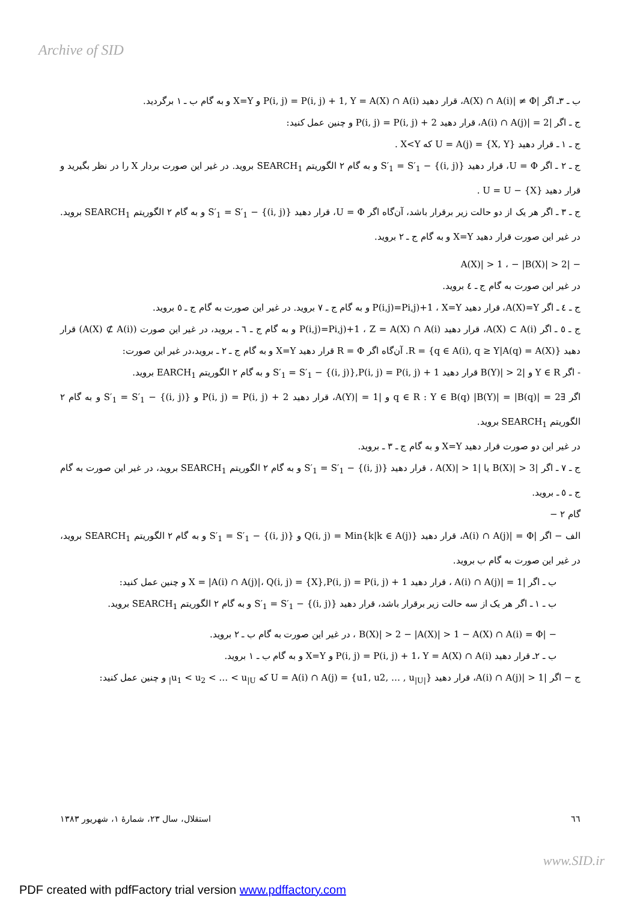Archive of SID
ب ـ ٣ـ اگر |A(X) ∩ A(i)| ≠ Φ، قرار دهید P(i, j) = P(i, j) + 1, Y = A(X) ∩ A(i) و X=Y و به گام ب ـ ١ برگردید.
ج ـ اگر |A(i) ∩ A(j)| = 2، قرار دهید P(i, j) = P(i, j) + 2 و چنین عمل کنید:
ج ـ ١ ـ قرار دهید U = A(j) = {X, Y} که X<Y .
ج ـ ٢ ـ اگر U = Φ، قرار دهید S′<sub>1</sub> = S′<sub>1</sub> − {(i, j)} و به گام ٢ الگوریتم SEARCH<sub>1</sub> بروید. در غیر این صورت بردار X را در نظر بگیرید و قرار دهید U = U − {X} .
ج ـ ٣ ـ اگر هر یک از دو حالت زیر برقرار باشد، آن‌گاه اگر U = Φ، قرار دهید S′<sub>1</sub> = S′<sub>1</sub> − {(i, j)} و به گام ٢ الگوریتم SEARCH<sub>1</sub> بروید. در غیر این صورت قرار دهید X=Y و به گام ج ـ ٢ بروید.
− |A(X)| > 1 ، − |B(X)| > 2
در غیر این صورت به گام ج ـ ٤ بروید.
ج ـ ٤ ـ اگر A(X)=Y، قرار دهید P(i,j)=Pi,j)+1 ، X=Y و به گام ج ـ ٧ بروید. در غیر این صورت به گام ج ـ ٥ بروید.
ج ـ ٥ ـ اگر A(X) ⊂ A(i)، قرار دهید P(i,j)=Pi,j)+1 ، Z = A(X) ∩ A(i) و به گام ج ـ ٦ ـ بروید، در غیر این صورت (A(X) ⊄ A(i)) قرار دهید R = {q ∈ A(i), q ≥ Y|A(q) = A(X)}. آن‌گاه اگر R = Φ قرار دهید X=Y و به گام ج ـ ٢ ـ بروید،در غیر این صورت:
- اگر Y ∈ R و |B(Y)| > 2 قرار دهید S′<sub>1</sub> = S′<sub>1</sub> − {(i, j)},P(i, j) = P(i, j) + 1 و به گام ٢ الگوریتم EARCH<sub>1</sub> بروید.
اگر ∃q ∈ R : Y ∈ B(q) |B(Y)| = |B(q)| = 2 و |A(Y)| = 1، قرار دهید P(i, j) = P(i, j) + 2 و S′<sub>1</sub> = S′<sub>1</sub> − {(i, j)} و به گام ٢ الگوریتم SEARCH<sub>1</sub> بروید.
در غیر این دو صورت قرار دهید X=Y و به گام ج ـ ٣ ـ بروید.
ج ـ ٧ ـ اگر |B(X)| > 3 یا |A(X)| > 1 ، قرار دهید S′<sub>1</sub> = S′<sub>1</sub> − {(i, j)} و به گام ٢ الگوریتم SEARCH<sub>1</sub> بروید، در غیر این صورت به گام ج ـ ٥ ـ بروید.
گام ٢ −
الف − اگر |A(i) ∩ A(j)| = Φ، قرار دهید Q(i, j) = Min{k|k ∈ A(j)} و S′<sub>1</sub> = S′<sub>1</sub> − {(i, j)} و به گام ٢ الگوریتم SEARCH<sub>1</sub> بروید، در غیر این صورت به گام ب بروید.
ب ـ اگر |A(i) ∩ A(j)| = 1 ، قرار دهید X = |A(i) ∩ A(j)|، Q(i, j) = {X},P(i, j) = P(i, j) + 1 و چنین عمل کنید:
ب ـ ١ ـ اگر هر یک از سه حالت زیر برقرار باشد، قرار دهید S′<sub>1</sub> = S′<sub>1</sub> − {(i, j)} و به گام ٢ الگوریتم SEARCH<sub>1</sub> بروید.
− |B(X)| > 2 − |A(X)| > 1 − A(X) ∩ A(i) = Φ ، در غیر این صورت به گام ب ـ ٢ بروید.
ب ـ ٢ـ قرار دهید P(i, j) = P(i, j) + 1، Y = A(X) ∩ A(i) و X=Y و به گام ب ـ ١ بروید.
ج − اگر |A(i) ∩ A(j)| > 1، قرار دهید U = A(i) ∩ A(j) = {u1, u2, … , u<sub>|U|</sub>} که u<sub>1</sub> < u<sub>2</sub> < … < u<sub>|U|</sub> و چنین عمل کنید:
٦٦ استقلال، سال ٢٣، شمارهٔ ١، شهریور ١٣٨٣
www.SID.ir
PDF created with pdfFactory trial version www.pdffactory.com